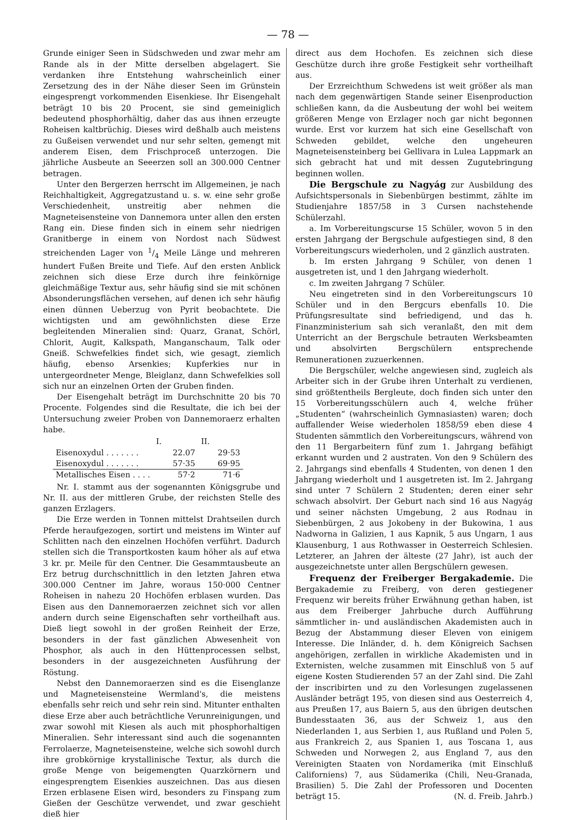— 78 —
Grunde einiger Seen in Südschweden und zwar mehr am Rande als in der Mitte derselben abgelagert. Sie verdanken ihre Entstehung wahrscheinlich einer Zersetzung des in der Nähe dieser Seen im Grünstein eingesprengt vorkommenden Eisenkiese. Ihr Eisengehalt beträgt 10 bis 20 Procent, sie sind gemeiniglich bedeutend phosphorhältig, daher das aus ihnen erzeugte Roheisen kaltbrüchig. Dieses wird deßhalb auch meistens zu Gußeisen verwendet und nur sehr selten, gemengt mit anderem Eisen, dem Frischproceß unterzogen. Die jährliche Ausbeute an Seeerzen soll an 300.000 Centner betragen.
Unter den Bergerzen herrscht im Allgemeinen, je nach Reichhaltigkeit, Aggregatzustand u. s. w. eine sehr große Verschiedenheit, unstreitig aber nehmen die Magneteisensteine von Dannemora unter allen den ersten Rang ein. Diese finden sich in einem sehr niedrigen Granitberge in einem von Nordost nach Südwest streichenden Lager von 1/4 Meile Länge und mehreren hundert Fußen Breite und Tiefe. Auf den ersten Anblick zeichnen sich diese Erze durch ihre feinkörnige gleichmäßige Textur aus, sehr häufig sind sie mit schönen Absonderungsflächen versehen, auf denen ich sehr häufig einen dünnen Ueberzug von Pyrit beobachtete. Die wichtigsten und am gewöhnlichsten diese Erze begleitenden Mineralien sind: Quarz, Granat, Schörl, Chlorit, Augit, Kalkspath, Manganschaum, Talk oder Gneiß. Schwefelkies findet sich, wie gesagt, ziemlich häufig, ebenso Arsenkies; Kupferkies nur in untergeordneter Menge, Bleiglanz, dann Schwefelkies soll sich nur an einzelnen Orten der Gruben finden.
Der Eisengehalt beträgt im Durchschnitte 20 bis 70 Procente. Folgendes sind die Resultate, die ich bei der Untersuchung zweier Proben von Dannemoraerz erhalten habe.
| | I. | II. |
| --- | --- | --- |
| Eisenoxydul . . . . . . . | 22.07 | 29·53 |
| Eisenoxydul . . . . . . . | 57·35 | 69·95 |
| Metallisches Eisen . . . . | 57·2 | 71·6 |
Nr. I. stammt aus der sogenannten Königsgrube und Nr. II. aus der mittleren Grube, der reichsten Stelle des ganzen Erzlagers.
Die Erze werden in Tonnen mittelst Drahtseilen durch Pferde heraufgezogen, sortirt und meistens im Winter auf Schlitten nach den einzelnen Hochöfen verführt. Dadurch stellen sich die Transportkosten kaum höher als auf etwa 3 kr. pr. Meile für den Centner. Die Gesammtausbeute an Erz betrug durchschnittlich in den letzten Jahren etwa 300.000 Centner im Jahre, woraus 150·000 Centner Roheisen in nahezu 20 Hochöfen erblasen wurden. Das Eisen aus den Dannemoraerzen zeichnet sich vor allen andern durch seine Eigenschaften sehr vortheilhaft aus. Dieß liegt sowohl in der großen Reinheit der Erze, besonders in der fast gänzlichen Abwesenheit von Phosphor, als auch in den Hüttenprocessen selbst, besonders in der ausgezeichneten Ausführung der Röstung.
Nebst den Dannemoraerzen sind es die Eisenglanze und Magneteisensteine Wermland's, die meistens ebenfalls sehr reich und sehr rein sind. Mitunter enthalten diese Erze aber auch beträchtliche Verunreinigungen, und zwar sowohl mit Kiesen als auch mit phosphorhaltigen Mineralien. Sehr interessant sind auch die sogenannten Ferrolaerze, Magneteisensteine, welche sich sowohl durch ihre grobkörnige krystallinische Textur, als durch die große Menge von beigemengten Quarzkörnern und eingesprengtem Eisenkies auszeichnen. Das aus diesen Erzen erblasene Eisen wird, besonders zu Finspang zum Gießen der Geschütze verwendet, und zwar geschieht dieß hier
direct aus dem Hochofen. Es zeichnen sich diese Geschütze durch ihre große Festigkeit sehr vortheilhaft aus.
Der Erzreichthum Schwedens ist weit größer als man nach dem gegenwärtigen Stande seiner Eisenproduction schließen kann, da die Ausbeutung der wohl bei weitem größeren Menge von Erzlager noch gar nicht begonnen wurde. Erst vor kurzem hat sich eine Gesellschaft von Schweden gebildet, welche den ungeheuren Magneteisensteinberg bei Gellivara in Lulea Lappmark an sich gebracht hat und mit dessen Zugutebringung beginnen wollen.
Die Bergschule zu Nagyág zur Ausbildung des Aufsichtspersonals in Siebenbürgen bestimmt, zählte im Studienjahre 1857/58 in 3 Cursen nachstehende Schülerzahl.
a. Im Vorbereitungscurse 15 Schüler, wovon 5 in den ersten Jahrgang der Bergschule aufgestiegen sind, 8 den Vorbereitungscurs wiederholen, und 2 gänzlich austraten.
b. Im ersten Jahrgang 9 Schüler, von denen 1 ausgetreten ist, und 1 den Jahrgang wiederholt.
c. Im zweiten Jahrgang 7 Schüler.
Neu eingetreten sind in den Vorbereitungscurs 10 Schüler und in den Bergcurs ebenfalls 10. Die Prüfungsresultate sind befriedigend, und das h. Finanzministerium sah sich veranlaßt, den mit dem Unterricht an der Bergschule betrauten Werksbeamten und absolvirten Bergschülern entsprechende Remunerationen zuzuerkennen.
Die Bergschüler, welche angewiesen sind, zugleich als Arbeiter sich in der Grube ihren Unterhalt zu verdienen, sind größtentheils Bergleute, doch finden sich unter den 15 Vorbereitungsschülern auch 4, welche früher „Studenten“ (wahrscheinlich Gymnasiasten) waren; doch auffallender Weise wiederholen 1858/59 eben diese 4 Studenten sämmtlich den Vorbereitungscurs, während von den 11 Bergarbeitern fünf zum 1. Jahrgang befähigt erkannt wurden und 2 austraten. Von den 9 Schülern des 2. Jahrgangs sind ebenfalls 4 Studenten, von denen 1 den Jahrgang wiederholt und 1 ausgetreten ist. Im 2. Jahrgang sind unter 7 Schülern 2 Studenten; deren einer sehr schwach absolvirt. Der Geburt nach sind 16 aus Nagyág und seiner nächsten Umgebung, 2 aus Rodnau in Siebenbürgen, 2 aus Jokobeny in der Bukowina, 1 aus Nadworna in Galizien, 1 aus Kapnik, 5 aus Ungarn, 1 aus Klausenburg, 1 aus Rothwasser in Oesterreich Schlesien. Letzterer, an Jahren der älteste (27 Jahr), ist auch der ausgezeichnetste unter allen Bergschülern gewesen.
Frequenz der Freiberger Bergakademie. Die Bergakademie zu Freiberg, von deren gestiegener Frequenz wir bereits früher Erwähnung gethan haben, ist aus dem Freiberger Jahrbuche durch Aufführung sämmtlicher in- und ausländischen Akademisten auch in Bezug der Abstammung dieser Eleven von einigem Interesse. Die Inländer, d. h. dem Königreich Sachsen angehörigen, zerfallen in wirkliche Akademisten und in Externisten, welche zusammen mit Einschluß von 5 auf eigene Kosten Studierenden 57 an der Zahl sind. Die Zahl der inscribirten und zu den Vorlesungen zugelassenen Ausländer beträgt 195, von diesen sind aus Oesterreich 4, aus Preußen 17, aus Baiern 5, aus den übrigen deutschen Bundesstaaten 36, aus der Schweiz 1, aus den Niederlanden 1, aus Serbien 1, aus Rußland und Polen 5, aus Frankreich 2, aus Spanien 1, aus Toscana 1, aus Schweden und Norwegen 2, aus England 7, aus den Vereinigten Staaten von Nordamerika (mit Einschluß Californiens) 7, aus Südamerika (Chili, Neu-Granada, Brasilien) 5. Die Zahl der Professoren und Docenten beträgt 15. (N. d. Freib. Jahrb.)